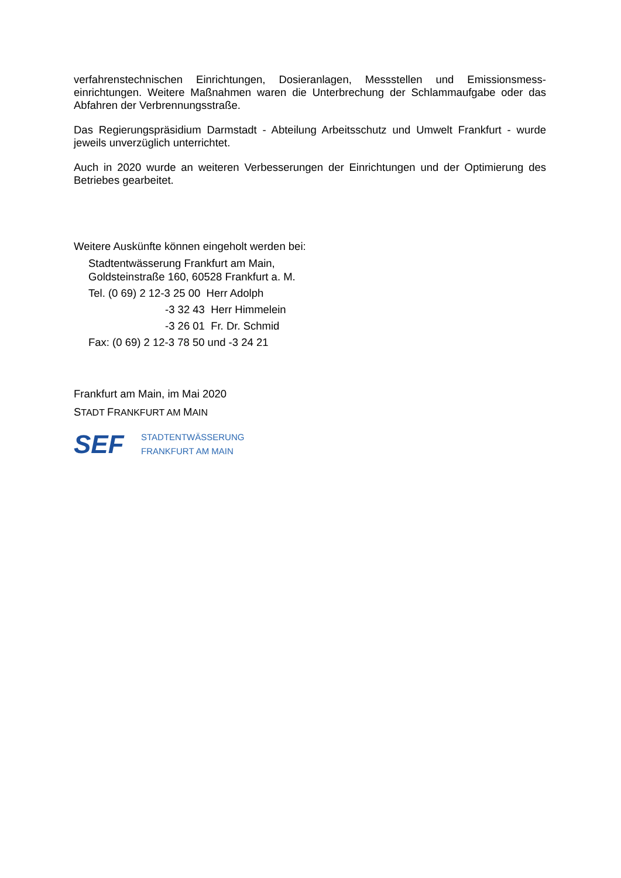verfahrenstechnischen Einrichtungen, Dosieranlagen, Messstellen und Emissionsmess-einrichtungen. Weitere Maßnahmen waren die Unterbrechung der Schlammaufgabe oder das Abfahren der Verbrennungsstraße.
Das Regierungspräsidium Darmstadt - Abteilung Arbeitsschutz und Umwelt Frankfurt - wurde jeweils unverzüglich unterrichtet.
Auch in 2020 wurde an weiteren Verbesserungen der Einrichtungen und der Optimierung des Betriebes gearbeitet.
Weitere Auskünfte können eingeholt werden bei:
Stadtentwässerung Frankfurt am Main,
Goldsteinstraße 160, 60528 Frankfurt a. M.
Tel. (0 69) 2 12-3 25 00 Herr Adolph
-3 32 43 Herr Himmelein
-3 26 01 Fr. Dr. Schmid
Fax: (0 69) 2 12-3 78 50 und -3 24 21
Frankfurt am Main, im Mai 2020
STADT FRANKFURT AM MAIN
SEF
STADTENTWÄSSERUNG
FRANKFURT AM MAIN